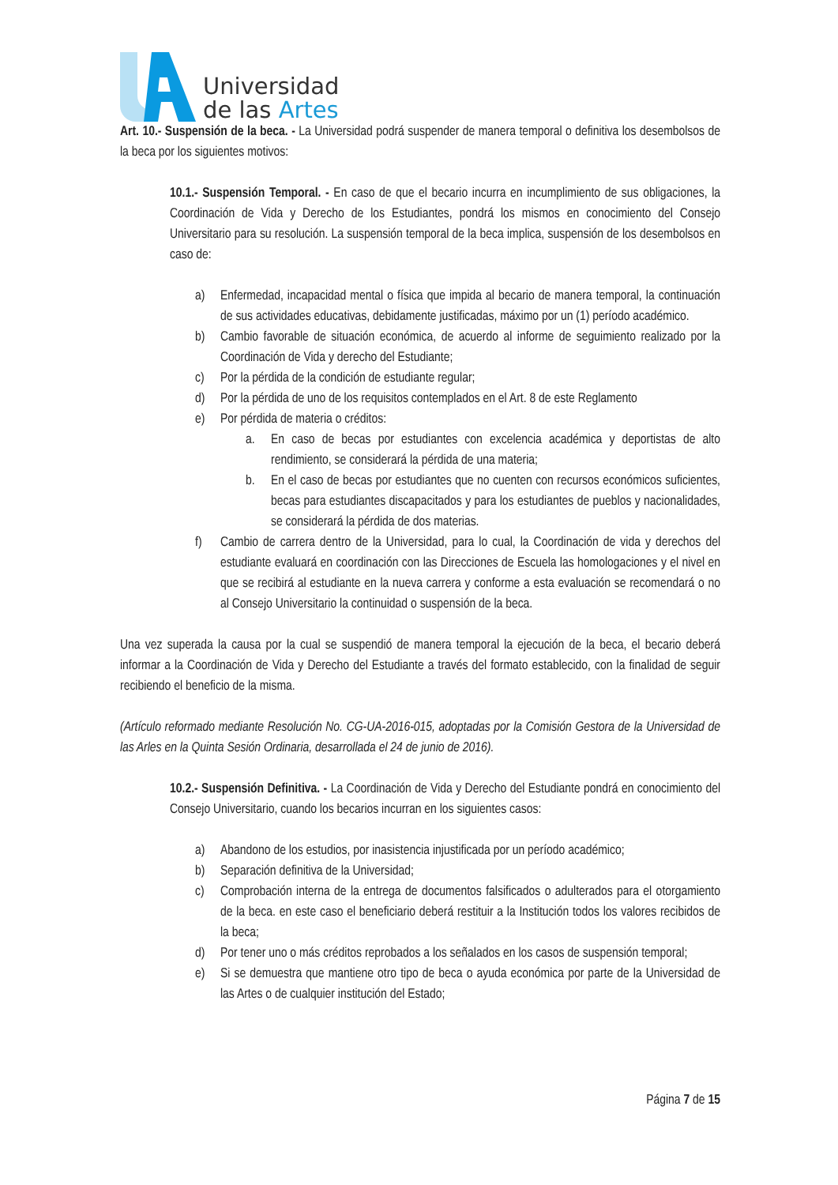Universidad
de las Artes
Art. 10.- Suspensión de la beca. - La Universidad podrá suspender de manera temporal o definitiva los desembolsos de la beca por los siguientes motivos:
10.1.- Suspensión Temporal. - En caso de que el becario incurra en incumplimiento de sus obligaciones, la Coordinación de Vida y Derecho de los Estudiantes, pondrá los mismos en conocimiento del Consejo Universitario para su resolución. La suspensión temporal de la beca implica, suspensión de los desembolsos en caso de:
a) Enfermedad, incapacidad mental o física que impida al becario de manera temporal, la continuación de sus actividades educativas, debidamente justificadas, máximo por un (1) período académico.
b) Cambio favorable de situación económica, de acuerdo al informe de seguimiento realizado por la Coordinación de Vida y derecho del Estudiante;
c) Por la pérdida de la condición de estudiante regular;
d) Por la pérdida de uno de los requisitos contemplados en el Art. 8 de este Reglamento
e) Por pérdida de materia o créditos:
a. En caso de becas por estudiantes con excelencia académica y deportistas de alto rendimiento, se considerará la pérdida de una materia;
b. En el caso de becas por estudiantes que no cuenten con recursos económicos suficientes, becas para estudiantes discapacitados y para los estudiantes de pueblos y nacionalidades, se considerará la pérdida de dos materias.
f) Cambio de carrera dentro de la Universidad, para lo cual, la Coordinación de vida y derechos del estudiante evaluará en coordinación con las Direcciones de Escuela las homologaciones y el nivel en que se recibirá al estudiante en la nueva carrera y conforme a esta evaluación se recomendará o no al Consejo Universitario la continuidad o suspensión de la beca.
Una vez superada la causa por la cual se suspendió de manera temporal la ejecución de la beca, el becario deberá informar a la Coordinación de Vida y Derecho del Estudiante a través del formato establecido, con la finalidad de seguir recibiendo el beneficio de la misma.
(Artículo reformado mediante Resolución No. CG-UA-2016-015, adoptadas por la Comisión Gestora de la Universidad de las Arles en la Quinta Sesión Ordinaria, desarrollada el 24 de junio de 2016).
10.2.- Suspensión Definitiva. - La Coordinación de Vida y Derecho del Estudiante pondrá en conocimiento del Consejo Universitario, cuando los becarios incurran en los siguientes casos:
a) Abandono de los estudios, por inasistencia injustificada por un período académico;
b) Separación definitiva de la Universidad;
c) Comprobación interna de la entrega de documentos falsificados o adulterados para el otorgamiento de la beca. en este caso el beneficiario deberá restituir a la Institución todos los valores recibidos de la beca;
d) Por tener uno o más créditos reprobados a los señalados en los casos de suspensión temporal;
e) Si se demuestra que mantiene otro tipo de beca o ayuda económica por parte de la Universidad de las Artes o de cualquier institución del Estado;
Página 7 de 15